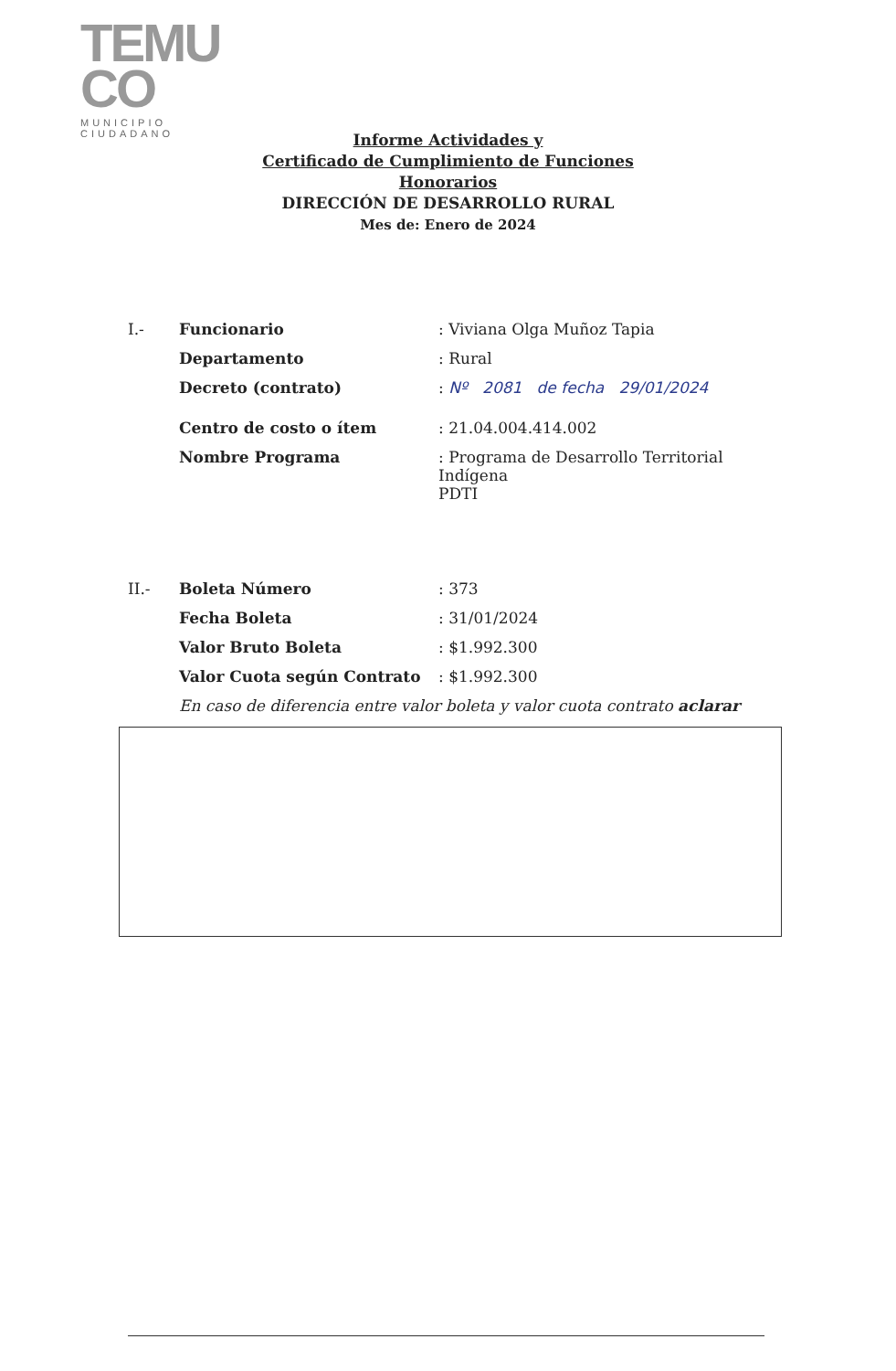TEMU
CO
MUNICIPIO CIUDADANO
Informe Actividades y
Certificado de Cumplimiento de Funciones
Honorarios
DIRECCIÓN DE DESARROLLO RURAL
Mes de: Enero de 2024
| I.- | Funcionario | : Viviana Olga Muñoz Tapia |
| | Departamento | : Rural |
| | Decreto (contrato) | : Nº 2081 de fecha 29/01/2024 |
| | Centro de costo o ítem | : 21.04.004.414.002 |
| | Nombre Programa | : Programa de Desarrollo Territorial Indígena PDTI |
| II.- | Boleta Número | : 373 |
| | Fecha Boleta | : 31/01/2024 |
| | Valor Bruto Boleta | : $1.992.300 |
| | Valor Cuota según Contrato | : $1.992.300 |
| | En caso de diferencia entre valor boleta y valor cuota contrato aclarar | |